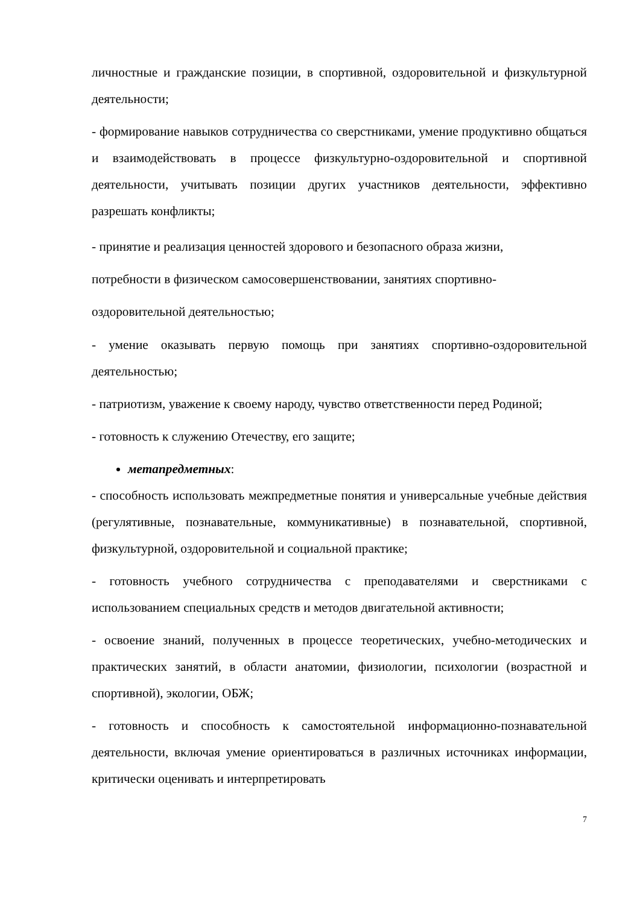личностные и гражданские позиции, в спортивной, оздоровительной и физкультурной деятельности;
- формирование навыков сотрудничества со сверстниками, умение продуктивно общаться и взаимодействовать в процессе физкультурно-оздоровительной и спортивной деятельности, учитывать позиции других участников деятельности, эффективно разрешать конфликты;
- принятие и реализация ценностей здорового и безопасного образа жизни,
потребности в физическом самосовершенствовании, занятиях спортивно-
оздоровительной деятельностью;
- умение оказывать первую помощь при занятиях спортивно-оздоровительной деятельностью;
- патриотизм, уважение к своему народу, чувство ответственности перед Родиной;
- готовность к служению Отечеству, его защите;
метапредметных:
- способность использовать межпредметные понятия и универсальные учебные действия (регулятивные, познавательные, коммуникативные) в познавательной, спортивной, физкультурной, оздоровительной и социальной практике;
- готовность учебного сотрудничества с преподавателями и сверстниками с использованием специальных средств и методов двигательной активности;
- освоение знаний, полученных в процессе теоретических, учебно-методических и практических занятий, в области анатомии, физиологии, психологии (возрастной и спортивной), экологии, ОБЖ;
- готовность и способность к самостоятельной информационно-познавательной деятельности, включая умение ориентироваться в различных источниках информации, критически оценивать и интерпретировать
7